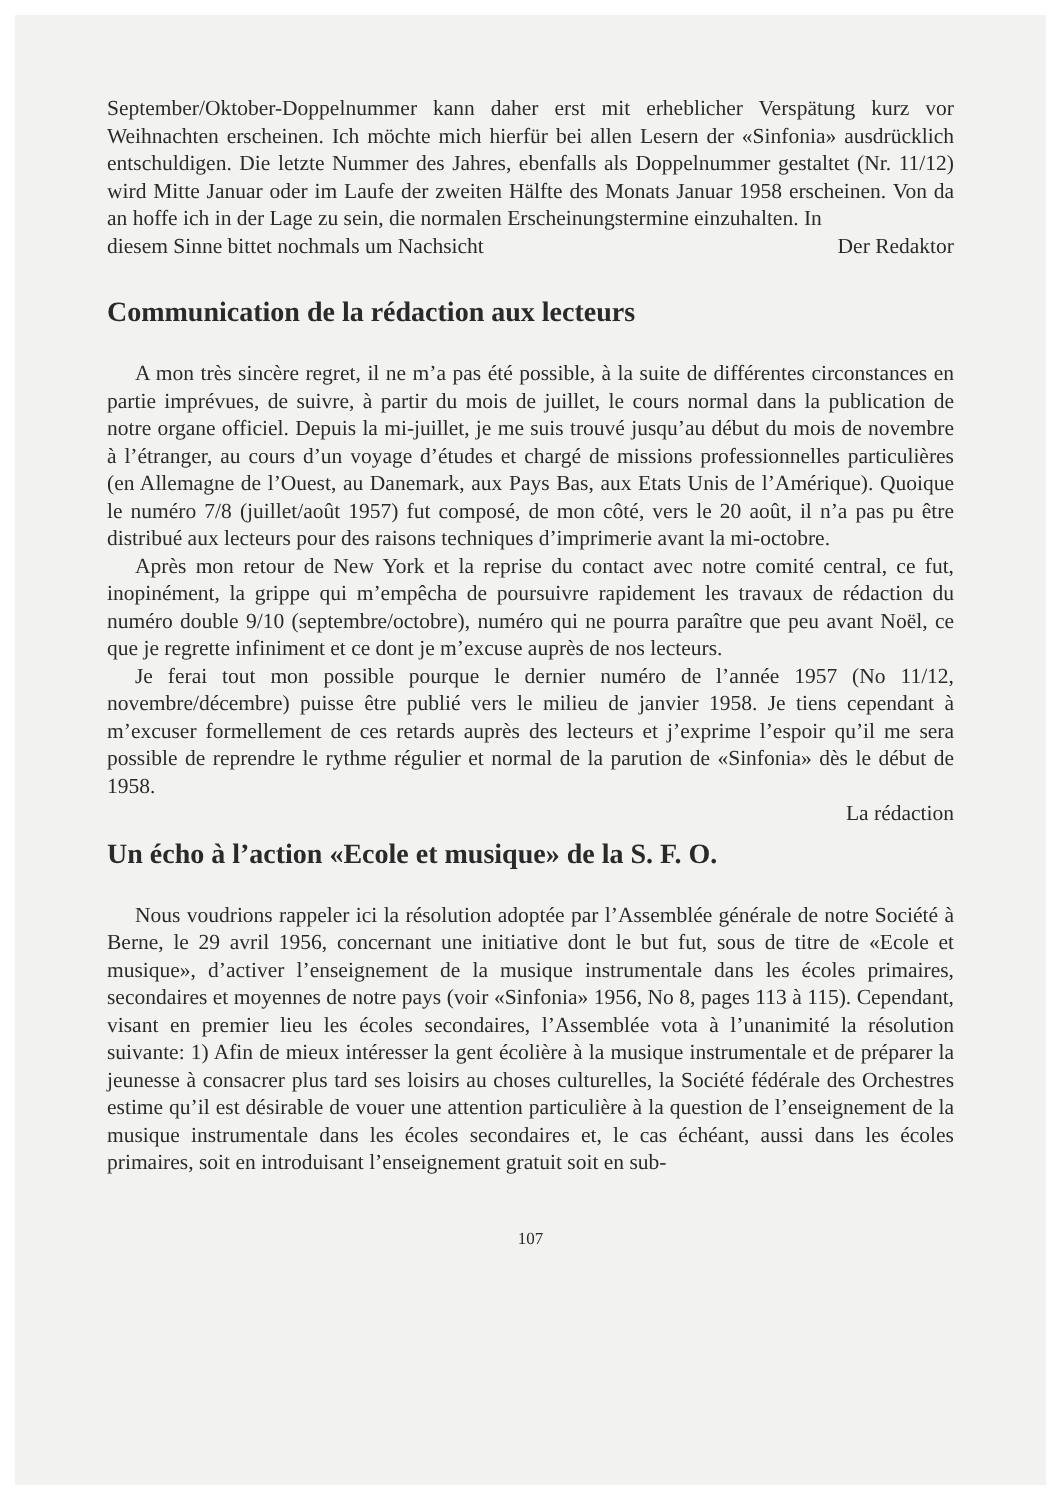September/Oktober-Doppelnummer kann daher erst mit erheblicher Verspätung kurz vor Weihnachten erscheinen. Ich möchte mich hierfür bei allen Lesern der «Sinfonia» ausdrücklich entschuldigen. Die letzte Nummer des Jahres, ebenfalls als Doppelnummer gestaltet (Nr. 11/12) wird Mitte Januar oder im Laufe der zweiten Hälfte des Monats Januar 1958 erscheinen. Von da an hoffe ich in der Lage zu sein, die normalen Erscheinungstermine einzuhalten. In
diesem Sinne bittet nochmals um Nachsicht Der Redaktor
Communication de la rédaction aux lecteurs
A mon très sincère regret, il ne m’a pas été possible, à la suite de différentes circonstances en partie imprévues, de suivre, à partir du mois de juillet, le cours normal dans la publication de notre organe officiel. Depuis la mi-juillet, je me suis trouvé jusqu’au début du mois de novembre à l’étranger, au cours d’un voyage d’études et chargé de missions professionnelles particulières (en Allemagne de l’Ouest, au Danemark, aux Pays Bas, aux Etats Unis de l’Amérique). Quoique le numéro 7/8 (juillet/août 1957) fut composé, de mon côté, vers le 20 août, il n’a pas pu être distribué aux lecteurs pour des raisons techniques d’imprimerie avant la mi-octobre.
Après mon retour de New York et la reprise du contact avec notre comité central, ce fut, inopinément, la grippe qui m’empêcha de poursuivre rapidement les travaux de rédaction du numéro double 9/10 (septembre/octobre), numéro qui ne pourra paraître que peu avant Noël, ce que je regrette infiniment et ce dont je m’excuse auprès de nos lecteurs.
Je ferai tout mon possible pourque le dernier numéro de l’année 1957 (No 11/12, novembre/décembre) puisse être publié vers le milieu de janvier 1958. Je tiens cependant à m’excuser formellement de ces retards auprès des lecteurs et j’exprime l’espoir qu’il me sera possible de reprendre le rythme régulier et normal de la parution de «Sinfonia» dès le début de 1958.
La rédaction
Un écho à l’action «Ecole et musique» de la S. F. O.
Nous voudrions rappeler ici la résolution adoptée par l’Assemblée générale de notre Société à Berne, le 29 avril 1956, concernant une initiative dont le but fut, sous de titre de «Ecole et musique», d’activer l’enseignement de la musique instrumentale dans les écoles primaires, secondaires et moyennes de notre pays (voir «Sinfonia» 1956, No 8, pages 113 à 115). Cependant, visant en premier lieu les écoles secondaires, l’Assemblée vota à l’unanimité la résolution suivante: 1) Afin de mieux intéresser la gent écolière à la musique instrumentale et de préparer la jeunesse à consacrer plus tard ses loisirs au choses culturelles, la Société fédérale des Orchestres estime qu’il est désirable de vouer une attention particulière à la question de l’enseignement de la musique instrumentale dans les écoles secondaires et, le cas échéant, aussi dans les écoles primaires, soit en introduisant l’enseignement gratuit soit en sub-
107